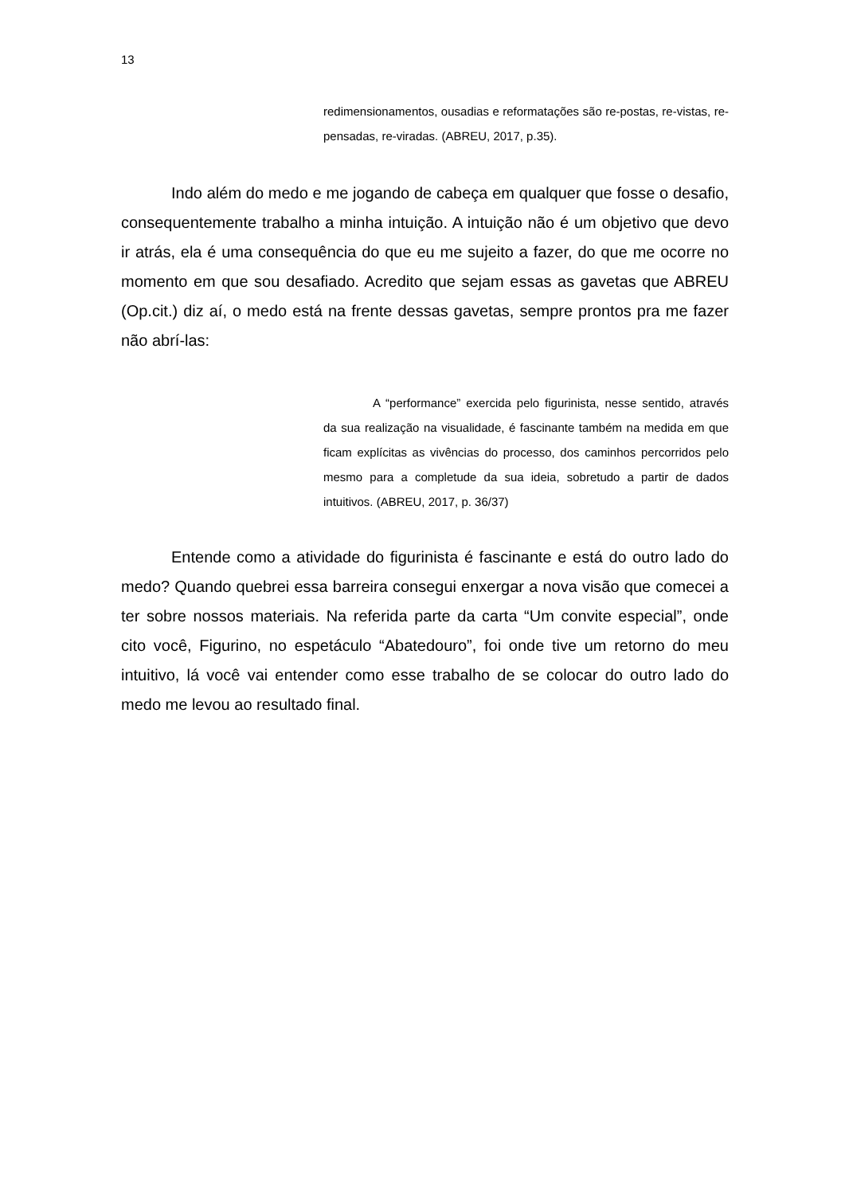13
redimensionamentos, ousadias e reformatações são re-postas, re-vistas, re-pensadas, re-viradas. (ABREU, 2017, p.35).
Indo além do medo e me jogando de cabeça em qualquer que fosse o desafio, consequentemente trabalho a minha intuição. A intuição não é um objetivo que devo ir atrás, ela é uma consequência do que eu me sujeito a fazer, do que me ocorre no momento em que sou desafiado. Acredito que sejam essas as gavetas que ABREU (Op.cit.) diz aí, o medo está na frente dessas gavetas, sempre prontos pra me fazer não abrí-las:
A “performance” exercida pelo figurinista, nesse sentido, através da sua realização na visualidade, é fascinante também na medida em que ficam explícitas as vivências do processo, dos caminhos percorridos pelo mesmo para a completude da sua ideia, sobretudo a partir de dados intuitivos. (ABREU, 2017, p. 36/37)
Entende como a atividade do figurinista é fascinante e está do outro lado do medo? Quando quebrei essa barreira consegui enxergar a nova visão que comecei a ter sobre nossos materiais. Na referida parte da carta “Um convite especial”, onde cito você, Figurino, no espetáculo “Abatedouro”, foi onde tive um retorno do meu intuitivo, lá você vai entender como esse trabalho de se colocar do outro lado do medo me levou ao resultado final.